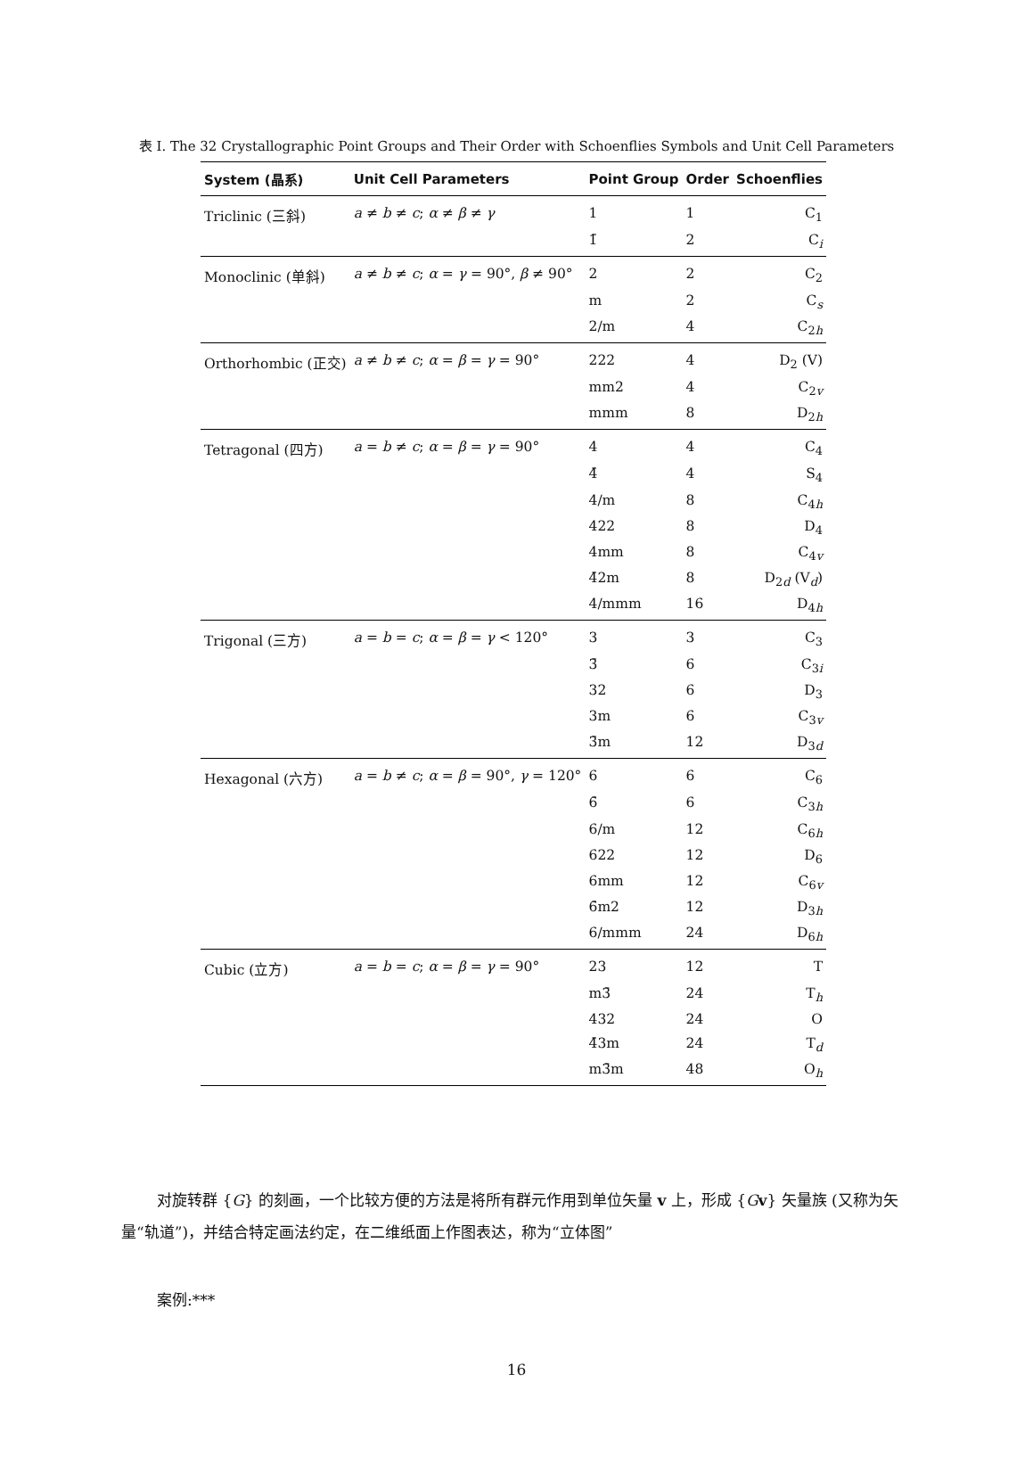表 I. The 32 Crystallographic Point Groups and Their Order with Schoenflies Symbols and Unit Cell Parameters
| System (晶系) | Unit Cell Parameters | Point Group | Order | Schoenflies |
| --- | --- | --- | --- | --- |
| Triclinic (三斜) | a ≠ b ≠ c ; α ≠ β ≠ γ | 1 | 1 | C<sub>1</sub> |
| | | 1̄ | 2 | C<sub>i</sub> |
| Monoclinic (单斜) | a ≠ b ≠ c ; α = γ = 90°, β ≠ 90° | 2 | 2 | C<sub>2</sub> |
| | | m | 2 | C<sub>s</sub> |
| | | 2/m | 4 | C<sub>2h</sub> |
| Orthorhombic (正交) | a ≠ b ≠ c ; α = β = γ = 90° | 222 | 4 | D<sub>2</sub> (V) |
| | | mm2 | 4 | C<sub>2v</sub> |
| | | mmm | 8 | D<sub>2h</sub> |
| Tetragonal (四方) | a = b ≠ c ; α = β = γ = 90° | 4 | 4 | C<sub>4</sub> |
| | | 4̄ | 4 | S<sub>4</sub> |
| | | 4/m | 8 | C<sub>4h</sub> |
| | | 422 | 8 | D<sub>4</sub> |
| | | 4mm | 8 | C<sub>4v</sub> |
| | | 4̄2m | 8 | D<sub>2d</sub> (V<sub>d</sub>) |
| | | 4/mmm | 16 | D<sub>4h</sub> |
| Trigonal (三方) | a = b = c ; α = β = γ < 120° | 3 | 3 | C<sub>3</sub> |
| | | 3̄ | 6 | C<sub>3i</sub> |
| | | 32 | 6 | D<sub>3</sub> |
| | | 3m | 6 | C<sub>3v</sub> |
| | | 3̄m | 12 | D<sub>3d</sub> |
| Hexagonal (六方) | a = b ≠ c ; α = β = 90°, γ = 120° | 6 | 6 | C<sub>6</sub> |
| | | 6̄ | 6 | C<sub>3h</sub> |
| | | 6/m | 12 | C<sub>6h</sub> |
| | | 622 | 12 | D<sub>6</sub> |
| | | 6mm | 12 | C<sub>6v</sub> |
| | | 6̄m2 | 12 | D<sub>3h</sub> |
| | | 6/mmm | 24 | D<sub>6h</sub> |
| Cubic (立方) | a = b = c ; α = β = γ = 90° | 23 | 12 | T |
| | | m3̄ | 24 | T<sub>h</sub> |
| | | 432 | 24 | O |
| | | 4̄3m | 24 | T<sub>d</sub> |
| | | m3̄m | 48 | O<sub>h</sub> |
对旋转群 {G} 的刻画，一个比较方便的方法是将所有群元作用到单位矢量 v 上，形成 {Gv} 矢量族 (又称为矢量“轨道”)，并结合特定画法约定，在二维纸面上作图表达，称为“立体图”
案例:***
16